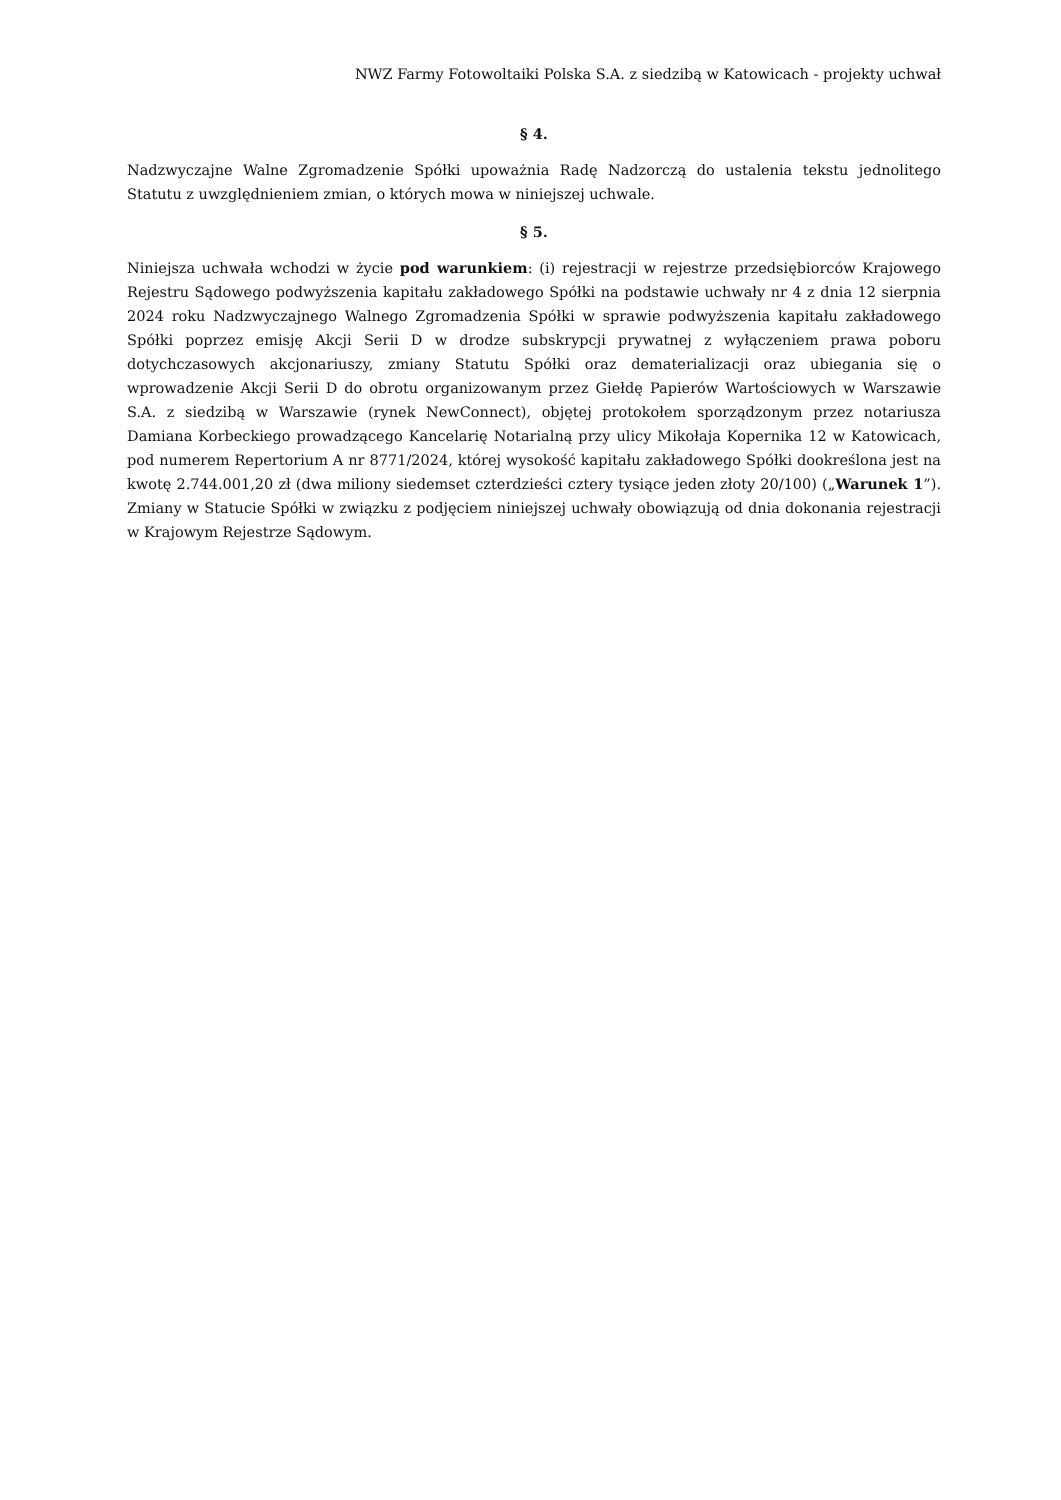NWZ Farmy Fotowoltaiki Polska S.A. z siedzibą w Katowicach - projekty uchwał
§ 4.
Nadzwyczajne Walne Zgromadzenie Spółki upoważnia Radę Nadzorczą do ustalenia tekstu jednolitego Statutu z uwzględnieniem zmian, o których mowa w niniejszej uchwale.
§ 5.
Niniejsza uchwała wchodzi w życie pod warunkiem: (i) rejestracji w rejestrze przedsiębiorców Krajowego Rejestru Sądowego podwyższenia kapitału zakładowego Spółki na podstawie uchwały nr 4 z dnia 12 sierpnia 2024 roku Nadzwyczajnego Walnego Zgromadzenia Spółki w sprawie podwyższenia kapitału zakładowego Spółki poprzez emisję Akcji Serii D w drodze subskrypcji prywatnej z wyłączeniem prawa poboru dotychczasowych akcjonariuszy, zmiany Statutu Spółki oraz dematerializacji oraz ubiegania się o wprowadzenie Akcji Serii D do obrotu organizowanym przez Giełdę Papierów Wartościowych w Warszawie S.A. z siedzibą w Warszawie (rynek NewConnect), objętej protokołem sporządzonym przez notariusza Damiana Korbeckiego prowadzącego Kancelarię Notarialną przy ulicy Mikołaja Kopernika 12 w Katowicach, pod numerem Repertorium A nr 8771/2024, której wysokość kapitału zakładowego Spółki dookreślona jest na kwotę 2.744.001,20 zł (dwa miliony siedemset czterdzieści cztery tysiące jeden złoty 20/100) („Warunek 1”). Zmiany w Statucie Spółki w związku z podjęciem niniejszej uchwały obowiązują od dnia dokonania rejestracji w Krajowym Rejestrze Sądowym.